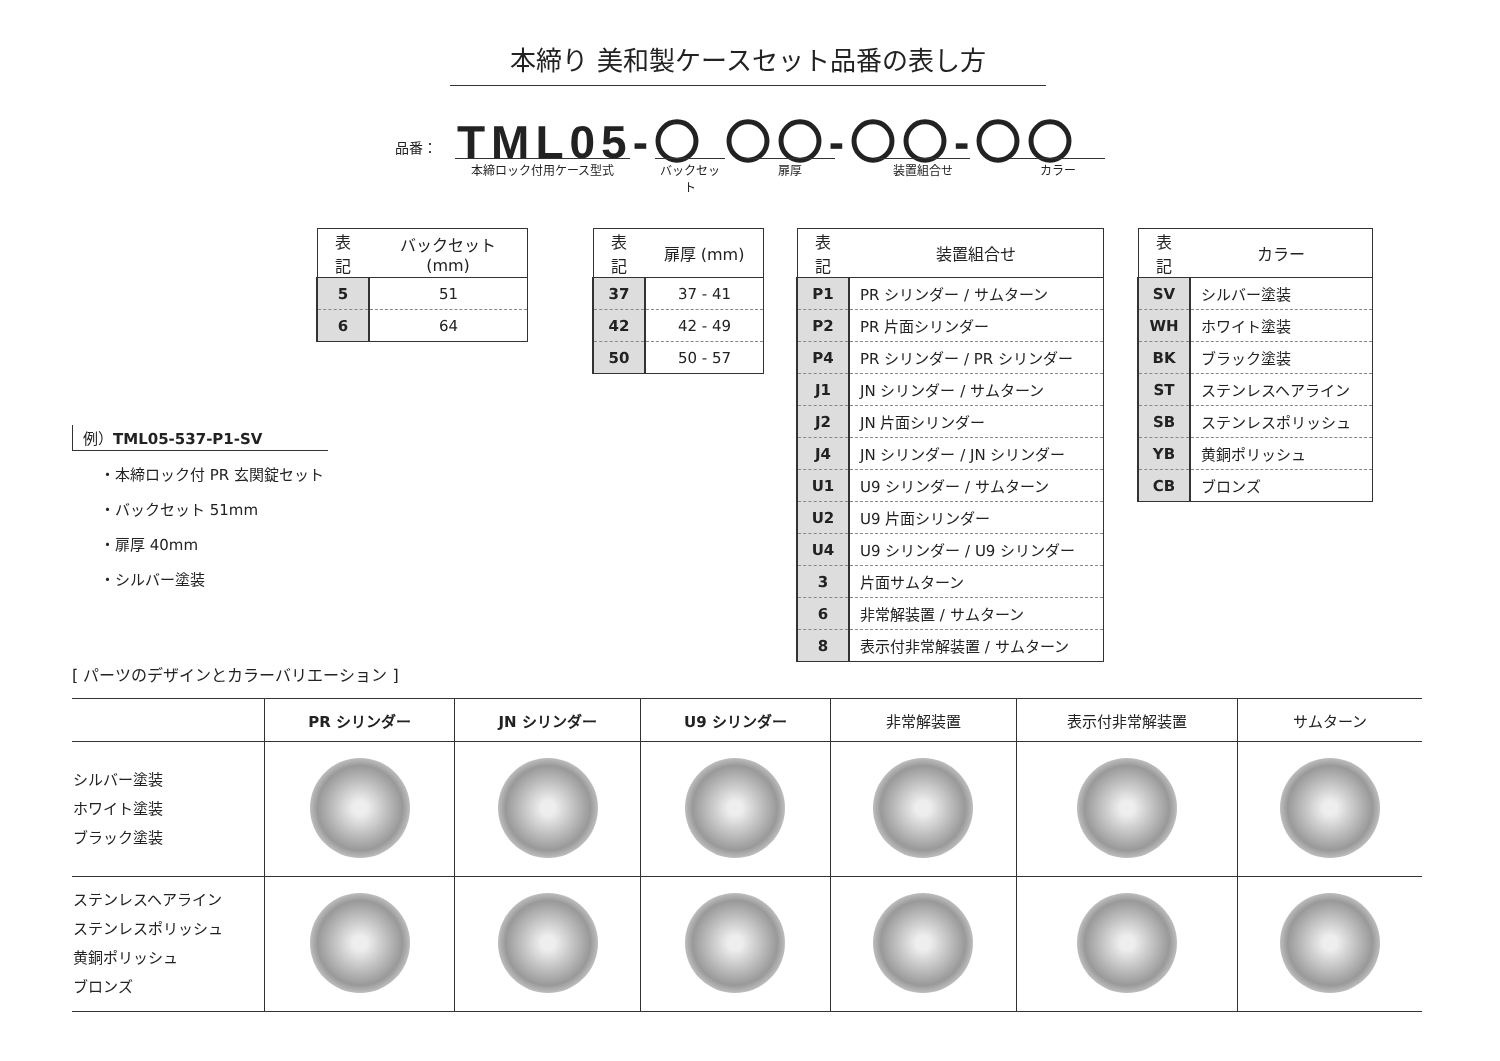本締り 美和製ケースセット品番の表し方
品番： TML05-〇 〇〇-〇〇-〇〇
本締ロック付用ケース型式 バックセット 扉厚 装置組合せ カラー
| 表記 | バックセット (mm) |
| --- | --- |
| 5 | 51 |
| 6 | 64 |
| 表記 | 扉厚 (mm) |
| --- | --- |
| 37 | 37 - 41 |
| 42 | 42 - 49 |
| 50 | 50 - 57 |
| 表記 | 装置組合せ |
| --- | --- |
| P1 | PR シリンダー / サムターン |
| P2 | PR 片面シリンダー |
| P4 | PR シリンダー / PR シリンダー |
| J1 | JN シリンダー / サムターン |
| J2 | JN 片面シリンダー |
| J4 | JN シリンダー / JN シリンダー |
| U1 | U9 シリンダー / サムターン |
| U2 | U9 片面シリンダー |
| U4 | U9 シリンダー / U9 シリンダー |
| 3 | 片面サムターン |
| 6 | 非常解装置 / サムターン |
| 8 | 表示付非常解装置 / サムターン |
| 表記 | カラー |
| --- | --- |
| SV | シルバー塗装 |
| WH | ホワイト塗装 |
| BK | ブラック塗装 |
| ST | ステンレスヘアライン |
| SB | ステンレスポリッシュ |
| YB | 黄銅ポリッシュ |
| CB | ブロンズ |
例）TML05-537-P1-SV
・本締ロック付 PR 玄関錠セット
・バックセット 51mm
・扉厚 40mm
・シルバー塗装
[ パーツのデザインとカラーバリエーション ]
| | PR シリンダー | JN シリンダー | U9 シリンダー | 非常解装置 | 表示付非常解装置 | サムターン |
| --- | --- | --- | --- | --- | --- | --- |
| シルバー塗装 ホワイト塗装 ブラック塗装 | | | | | | |
| ステンレスヘアライン ステンレスポリッシュ 黄銅ポリッシュ ブロンズ | | | | | | |